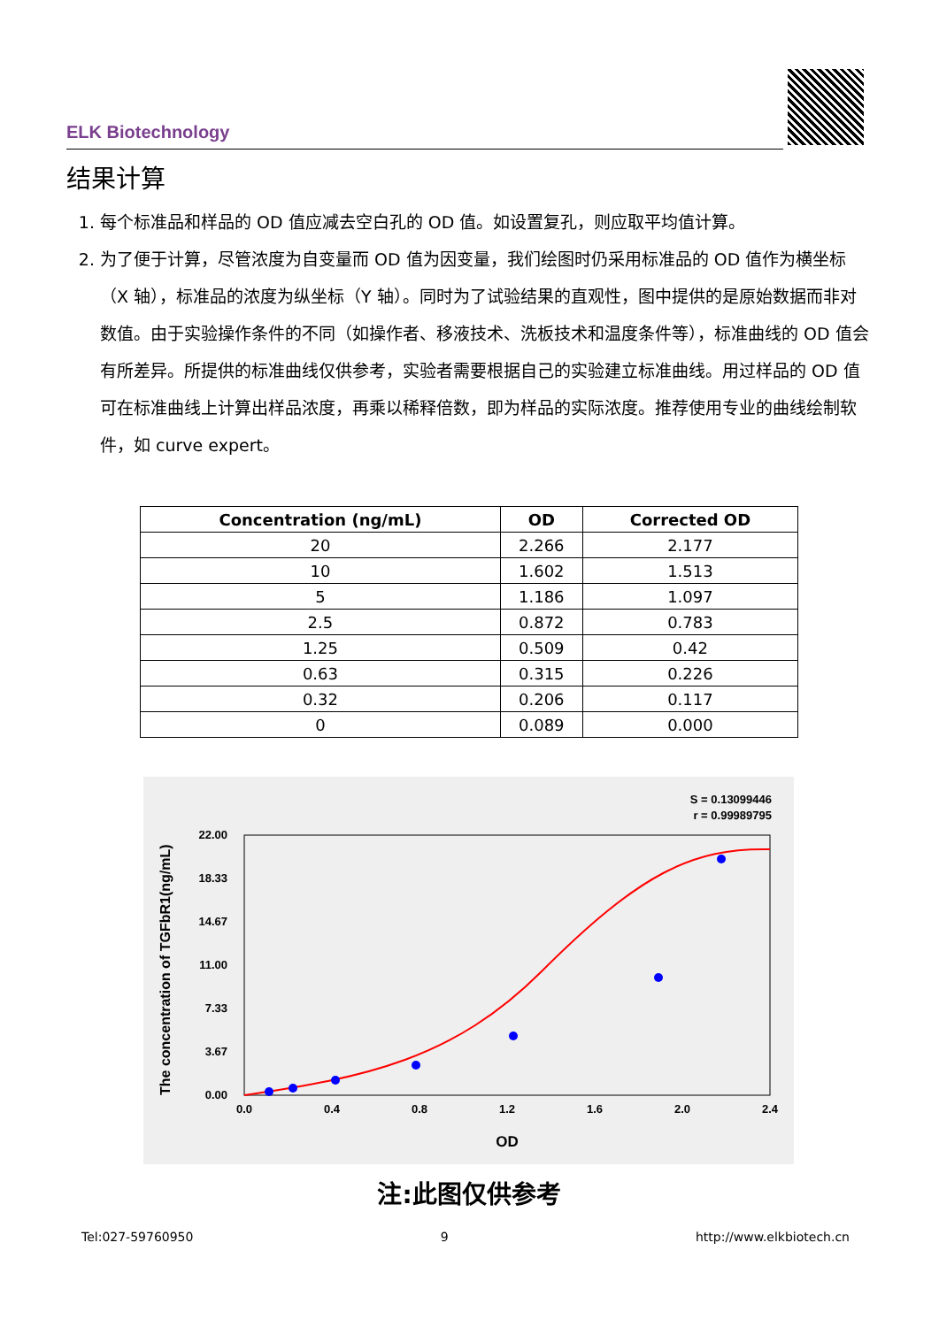ELK Biotechnology
结果计算
1. 每个标准品和样品的 OD 值应减去空白孔的 OD 值。如设置复孔，则应取平均值计算。
2. 为了便于计算，尽管浓度为自变量而 OD 值为因变量，我们绘图时仍采用标准品的 OD 值作为横坐标（X 轴），标准品的浓度为纵坐标（Y 轴）。同时为了试验结果的直观性，图中提供的是原始数据而非对数值。由于实验操作条件的不同（如操作者、移液技术、洗板技术和温度条件等），标准曲线的 OD 值会有所差异。所提供的标准曲线仅供参考，实验者需要根据自己的实验建立标准曲线。用过样品的 OD 值可在标准曲线上计算出样品浓度，再乘以稀释倍数，即为样品的实际浓度。推荐使用专业的曲线绘制软件，如 curve expert。
| Concentration (ng/mL) | OD | Corrected OD |
| --- | --- | --- |
| 20 | 2.266 | 2.177 |
| 10 | 1.602 | 1.513 |
| 5 | 1.186 | 1.097 |
| 2.5 | 0.872 | 0.783 |
| 1.25 | 0.509 | 0.42 |
| 0.63 | 0.315 | 0.226 |
| 0.32 | 0.206 | 0.117 |
| 0 | 0.089 | 0.000 |
S = 0.13099446
r = 0.99989795
The concentration of TGFbR1(ng/mL)
0.00
3.67
7.33
11.00
14.67
18.33
22.00
0.0
0.4
0.8
1.2
1.6
2.0
2.4
OD
注:此图仅供参考
Tel:027-59760950 9 http://www.elkbiotech.cn